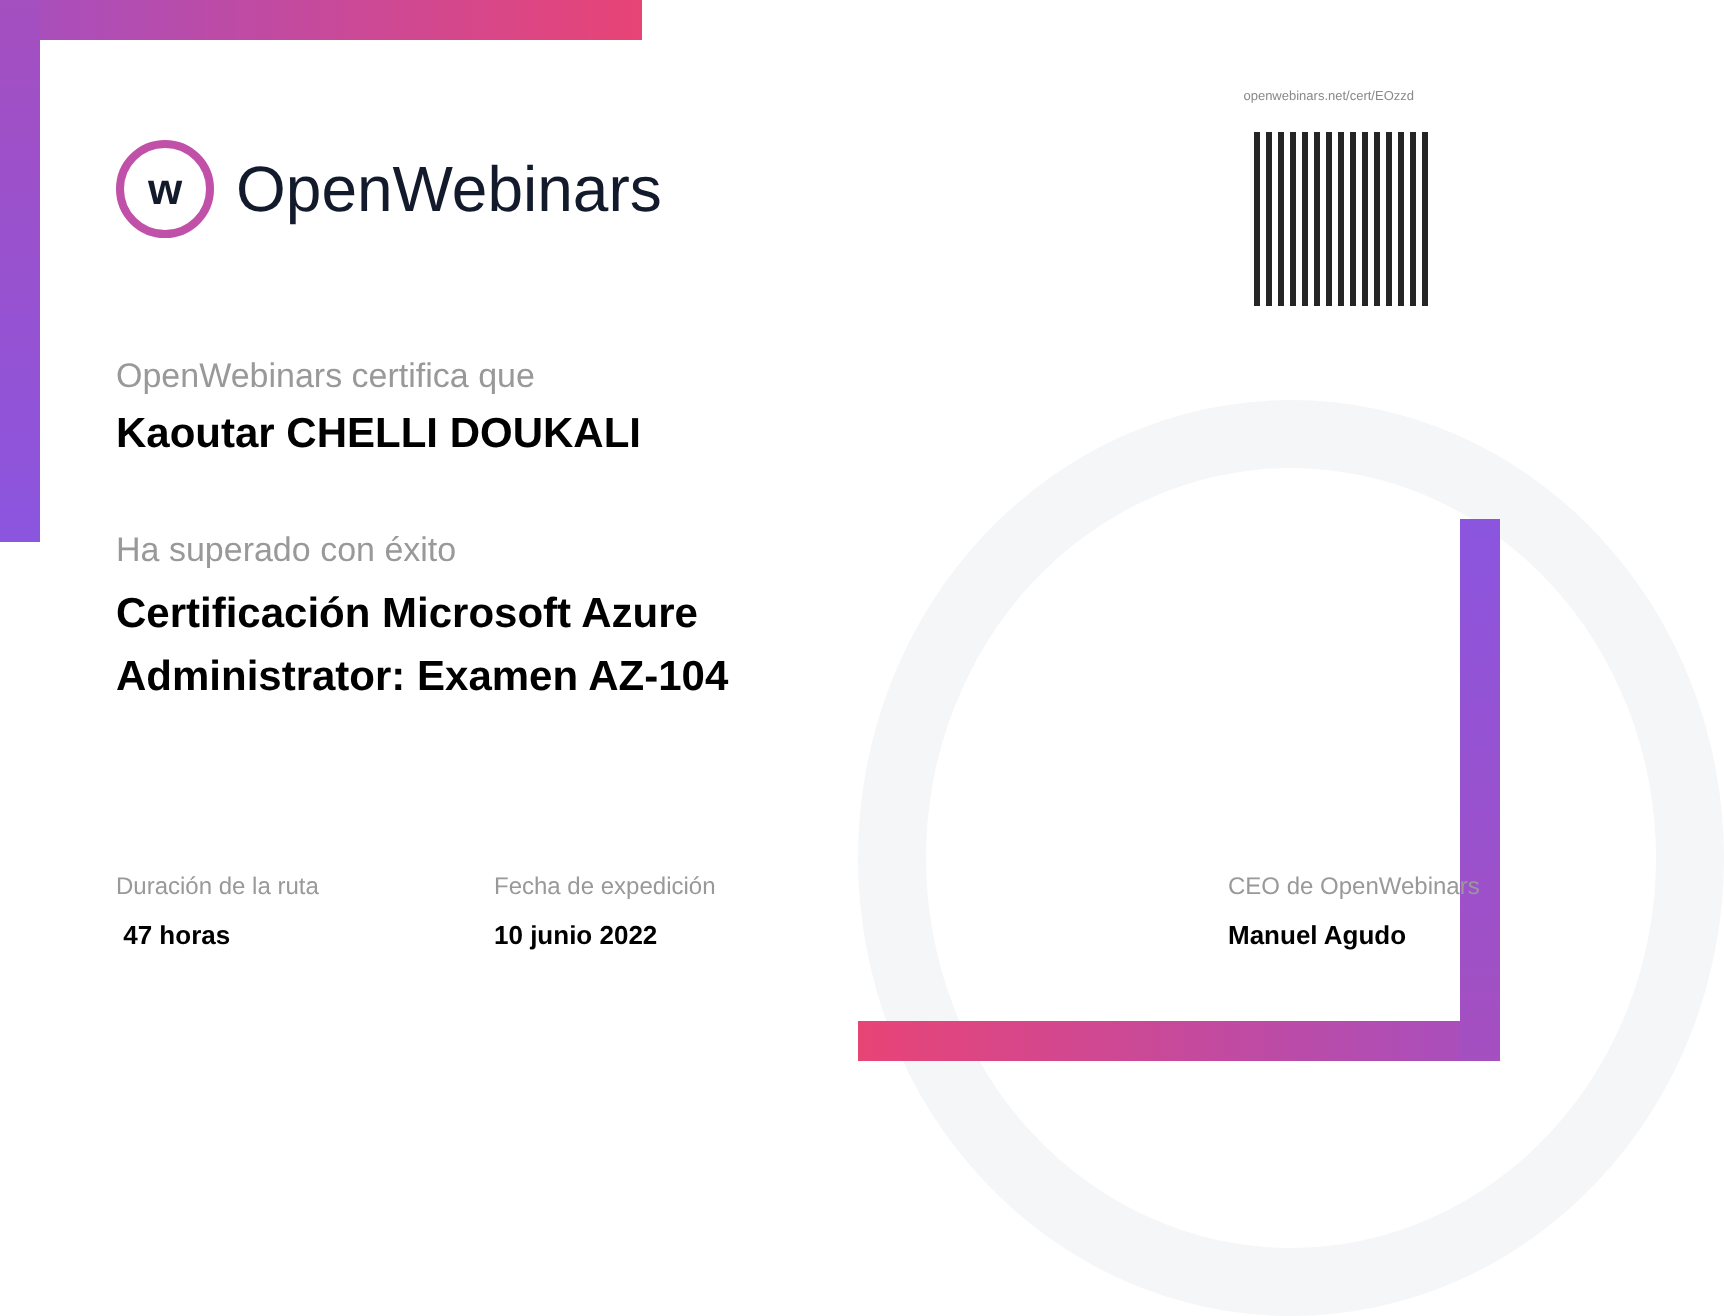openwebinars.net/cert/EOzzd
w
OpenWebinars
OpenWebinars certifica que
Kaoutar CHELLI DOUKALI
Ha superado con éxito
Certificación Microsoft Azure
Administrator: Examen AZ-104
Duración de la ruta
47 horas
Fecha de expedición
10 junio 2022
CEO de OpenWebinars
Manuel Agudo